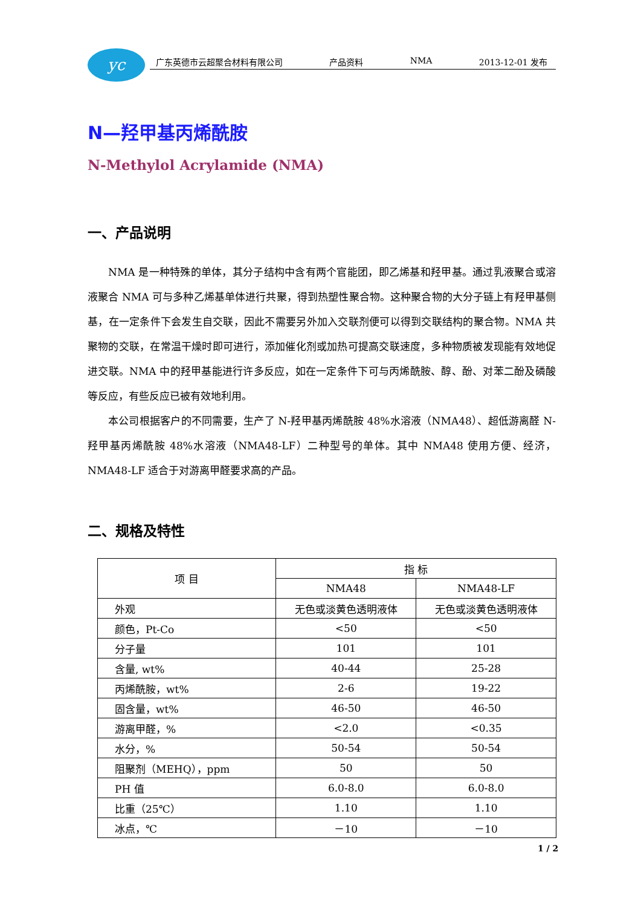yc
广东英德市云超聚合材料有限公司 产品资料 NMA 2013-12-01 发布
N—羟甲基丙烯酰胺
N-Methylol Acrylamide (NMA)
一、产品说明
NMA 是一种特殊的单体，其分子结构中含有两个官能团，即乙烯基和羟甲基。通过乳液聚合或溶液聚合 NMA 可与多种乙烯基单体进行共聚，得到热塑性聚合物。这种聚合物的大分子链上有羟甲基侧基，在一定条件下会发生自交联，因此不需要另外加入交联剂便可以得到交联结构的聚合物。NMA 共聚物的交联，在常温干燥时即可进行，添加催化剂或加热可提高交联速度，多种物质被发现能有效地促进交联。NMA 中的羟甲基能进行许多反应，如在一定条件下可与丙烯酰胺、醇、酚、对苯二酚及磷酸等反应，有些反应已被有效地利用。
本公司根据客户的不同需要，生产了 N-羟甲基丙烯酰胺 48%水溶液（NMA48）、超低游离醛 N-羟甲基丙烯酰胺 48%水溶液（NMA48-LF）二种型号的单体。其中 NMA48 使用方便、经济，NMA48-LF 适合于对游离甲醛要求高的产品。
二、规格及特性
| 项 目 | 指 标 | |
| --- | --- | --- |
| | NMA48 | NMA48-LF |
| 外观 | 无色或淡黄色透明液体 | 无色或淡黄色透明液体 |
| 颜色，Pt-Co | <50 | <50 |
| 分子量 | 101 | 101 |
| 含量, wt% | 40-44 | 25-28 |
| 丙烯酰胺，wt% | 2-6 | 19-22 |
| 固含量，wt% | 46-50 | 46-50 |
| 游离甲醛，% | <2.0 | <0.35 |
| 水分，% | 50-54 | 50-54 |
| 阻聚剂（MEHQ），ppm | 50 | 50 |
| PH 值 | 6.0-8.0 | 6.0-8.0 |
| 比重（25℃） | 1.10 | 1.10 |
| 冰点，℃ | －10 | －10 |
1 / 2